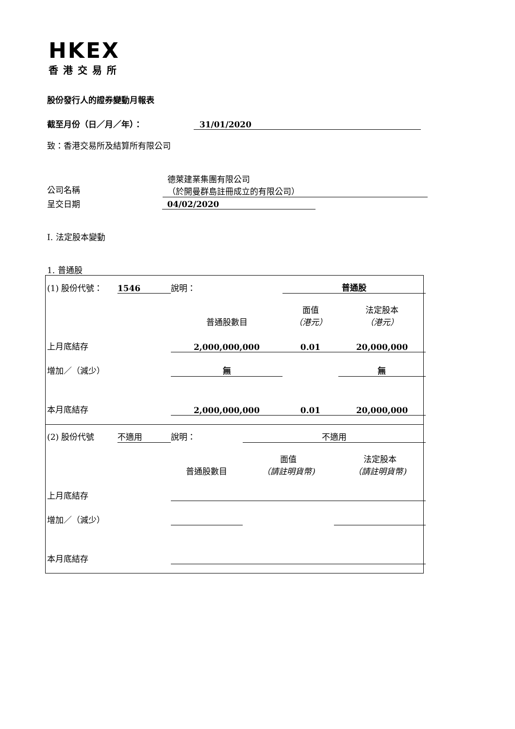HKEX
香港交易所
股份發行人的證券變動月報表
截至月份（日／月／年）： 31/01/2020
致：香港交易所及結算所有限公司
公司名稱
德萊建業集團有限公司
（於開曼群島註冊成立的有限公司）
呈交日期 04/02/2020
I. 法定股本變動
1. 普通股
| (1) 股份代號： | 1546 | 說明： | | 普通股 | | |
| | | | 普通股數目 | 面值 （港元） | | 法定股本 （港元） |
| 上月底結存 | | | 2,000,000,000 | 0.01 | | 20,000,000 |
| 增加／（減少） | | | 無 | | | 無 |
| 本月底結存 | | | 2,000,000,000 | 0.01 | | 20,000,000 |
| (2) 股份代號 | 不適用 | 說明： | | 不適用 | | |
| | | | 普通股數目 | 面值 （請註明貨幣) | | 法定股本 （請註明貨幣) |
| 上月底結存 | | | | | | |
| 增加／（減少） | | | | | | |
| 本月底結存 | | | | | | |